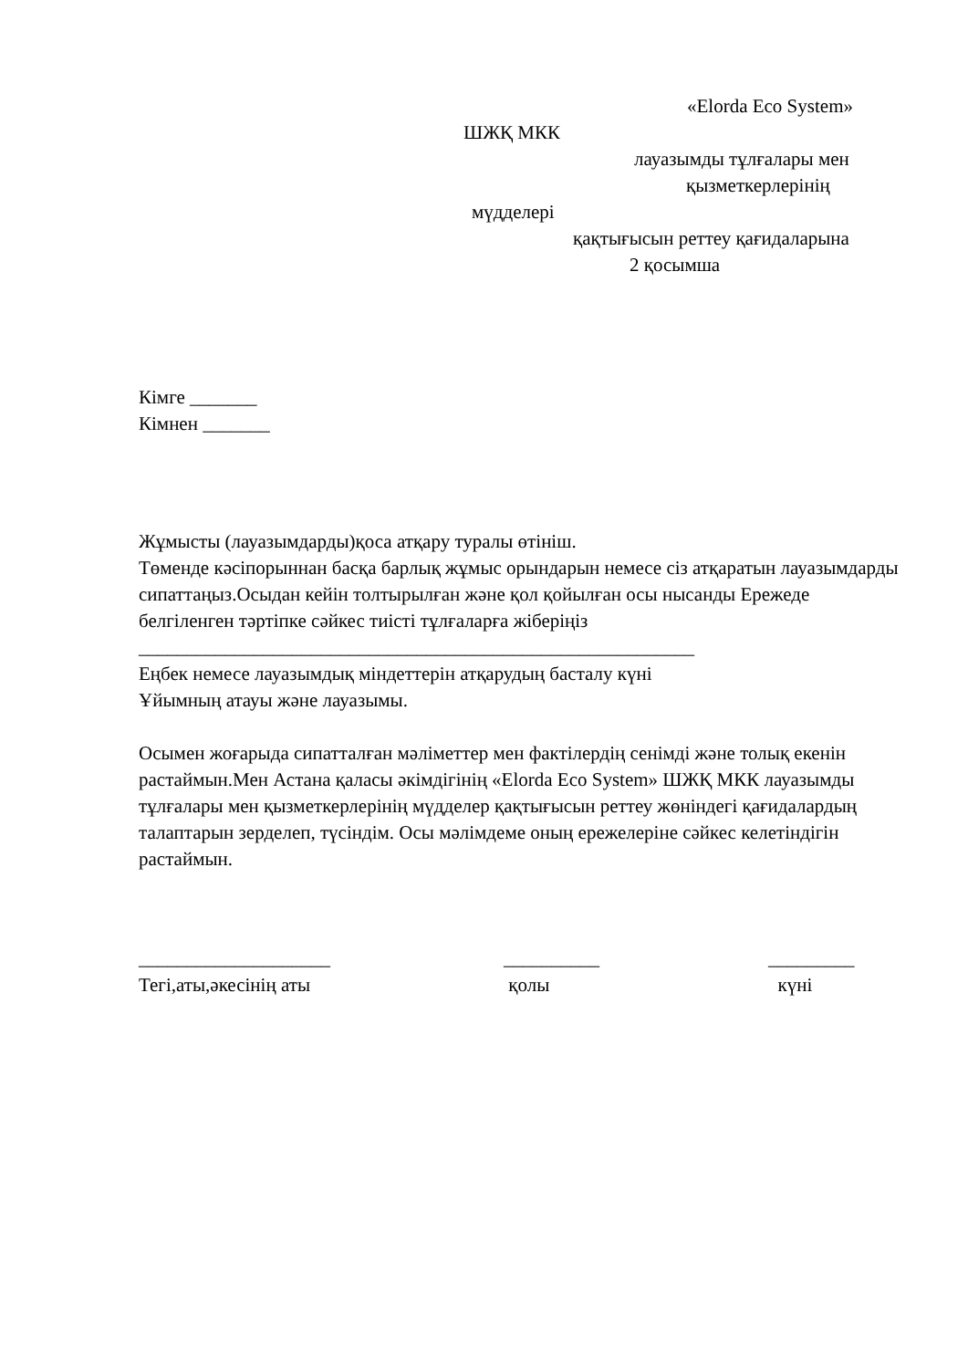«Elorda Eco System»
ШЖҚ МКК
лауазымды тұлғалары мен
қызметкерлерінің
мүдделері
қақтығысын реттеу қағидаларына
2 қосымша
Кімге _______
Кімнен _______
Жұмысты (лауазымдарды)қоса атқару туралы өтініш.
Төменде кәсіпорыннан басқа барлық жұмыс орындарын немесе сіз атқаратын лауазымдарды сипаттаңыз.Осыдан кейін толтырылған және қол қойылған осы нысанды Ережеде белгіленген тәртіпке сәйкес тиісті тұлғаларға жіберіңіз
__________________________________________________________
Еңбек немесе лауазымдық міндеттерін атқарудың басталу күні
Ұйымның атауы және лауазымы.
Осымен жоғарыда сипатталған мәліметтер мен фактілердің сенімді және толық екенін растаймын.Мен Астана қаласы әкімдігінің «Elorda Eco System» ШЖҚ МКК лауазымды тұлғалары мен қызметкерлерінің мүдделер қақтығысын реттеу жөніндегі қағидалардың талаптарын зерделеп, түсіндім. Осы мәлімдеме оның ережелеріне сәйкес келетіндігін растаймын.
____________________
Тегі,аты,әкесінің аты
__________
қолы
_________
күні